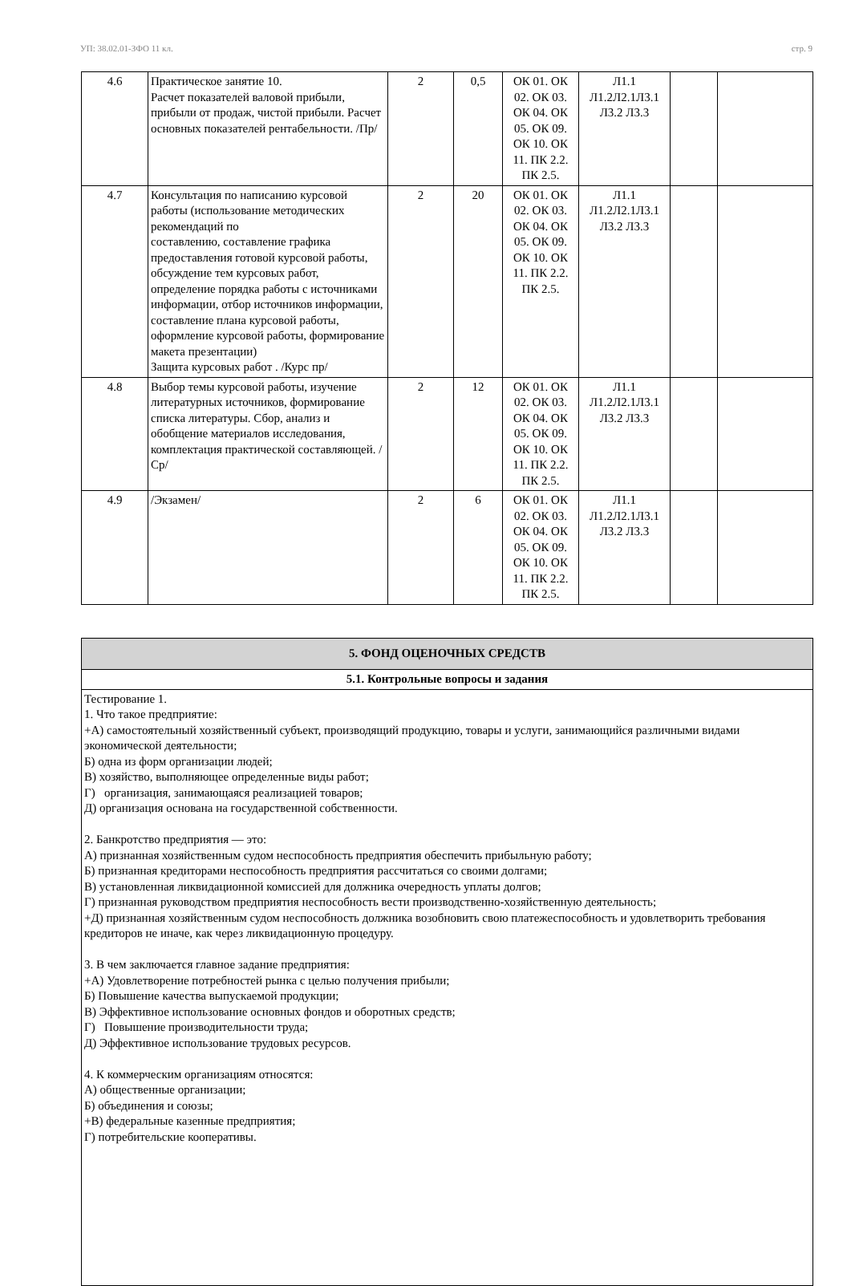УП: 38.02.01-ЗФО 11 кл. стр. 9
| 4.6 | Практическое занятие 10. Расчет показателей валовой прибыли, прибыли от продаж, чистой прибыли. Расчет основных показателей рентабельности. /Пр/ | 2 | 0,5 | ОК 01. ОК 02. ОК 03. ОК 04. ОК 05. ОК 09. ОК 10. ОК 11. ПК 2.2. ПК 2.5. | Л1.1 Л1.2Л2.1Л3.1 Л3.2 Л3.3 | | |
| 4.7 | Консультация по написанию курсовой работы (использование методических рекомендаций по составлению, составление графика предоставления готовой курсовой работы, обсуждение тем курсовых работ, определение порядка работы с источниками информации, отбор источников информации, составление плана курсовой работы, оформление курсовой работы, формирование макета презентации) Защита курсовых работ . /Курс пр/ | 2 | 20 | ОК 01. ОК 02. ОК 03. ОК 04. ОК 05. ОК 09. ОК 10. ОК 11. ПК 2.2. ПК 2.5. | Л1.1 Л1.2Л2.1Л3.1 Л3.2 Л3.3 | | |
| 4.8 | Выбор темы курсовой работы, изучение литературных источников, формирование списка литературы. Сбор, анализ и обобщение материалов исследования, комплектация практической составляющей. /Ср/ | 2 | 12 | ОК 01. ОК 02. ОК 03. ОК 04. ОК 05. ОК 09. ОК 10. ОК 11. ПК 2.2. ПК 2.5. | Л1.1 Л1.2Л2.1Л3.1 Л3.2 Л3.3 | | |
| 4.9 | /Экзамен/ | 2 | 6 | ОК 01. ОК 02. ОК 03. ОК 04. ОК 05. ОК 09. ОК 10. ОК 11. ПК 2.2. ПК 2.5. | Л1.1 Л1.2Л2.1Л3.1 Л3.2 Л3.3 | | |
| 5. ФОНД ОЦЕНОЧНЫХ СРЕДСТВ |
| 5.1. Контрольные вопросы и задания |
| Тестирование 1. 1. Что такое предприятие: +А) самостоятельный хозяйственный субъект, производящий продукцию, товары и услуги, занимающийся различными видами экономической деятельности; Б) одна из форм организации людей; В) хозяйство, выполняющее определенные виды работ; Г) организация, занимающаяся реализацией товаров; Д) организация основана на государственной собственности. 2. Банкротство предприятия — это: А) признанная хозяйственным судом неспособность предприятия обеспечить прибыльную работу; Б) признанная кредиторами неспособность предприятия рассчитаться со своими долгами; В) установленная ликвидационной комиссией для должника очередность уплаты долгов; Г) признанная руководством предприятия неспособность вести производственно-хозяйственную деятельность; +Д) признанная хозяйственным судом неспособность должника возобновить свою платежеспособность и удовлетворить требования кредиторов не иначе, как через ликвидационную процедуру. 3. В чем заключается главное задание предприятия: +А) Удовлетворение потребностей рынка с целью получения прибыли; Б) Повышение качества выпускаемой продукции; В) Эффективное использование основных фондов и оборотных средств; Г) Повышение производительности труда; Д) Эффективное использование трудовых ресурсов. 4. К коммерческим организациям относятся: А) общественные организации; Б) объединения и союзы; +В) федеральные казенные предприятия; Г) потребительские кооперативы. |